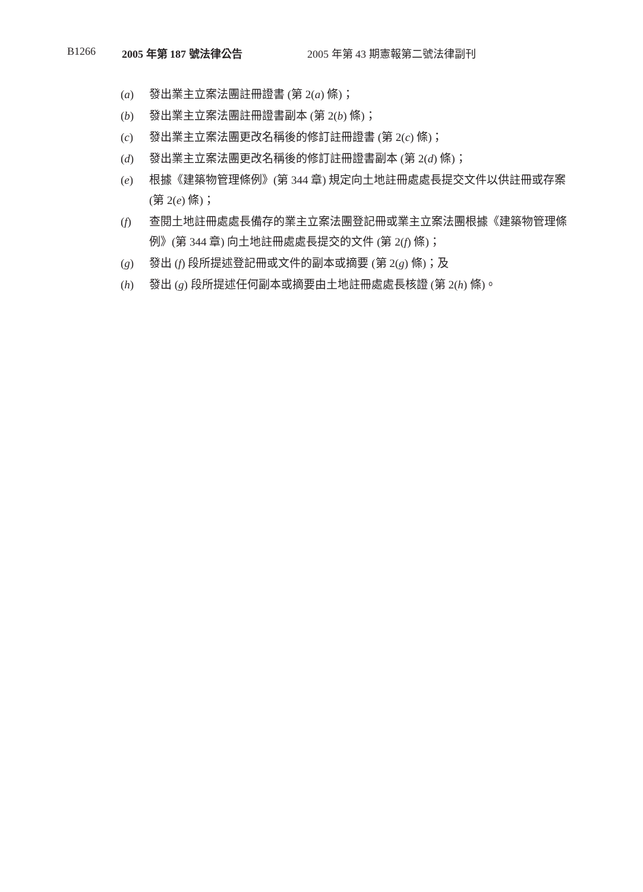B1266 2005 年第 187 號法律公告 2005 年第 43 期憲報第二號法律副刊
(a) 發出業主立案法團註冊證書 (第 2(a) 條)；
(b) 發出業主立案法團註冊證書副本 (第 2(b) 條)；
(c) 發出業主立案法團更改名稱後的修訂註冊證書 (第 2(c) 條)；
(d) 發出業主立案法團更改名稱後的修訂註冊證書副本 (第 2(d) 條)；
(e) 根據《建築物管理條例》(第 344 章) 規定向土地註冊處處長提交文件以供註冊或存案 (第 2(e) 條)；
(f) 查閱土地註冊處處長備存的業主立案法團登記冊或業主立案法團根據《建築物管理條例》(第 344 章) 向土地註冊處處長提交的文件 (第 2(f) 條)；
(g) 發出 (f) 段所提述登記冊或文件的副本或摘要 (第 2(g) 條)；及
(h) 發出 (g) 段所提述任何副本或摘要由土地註冊處處長核證 (第 2(h) 條)。